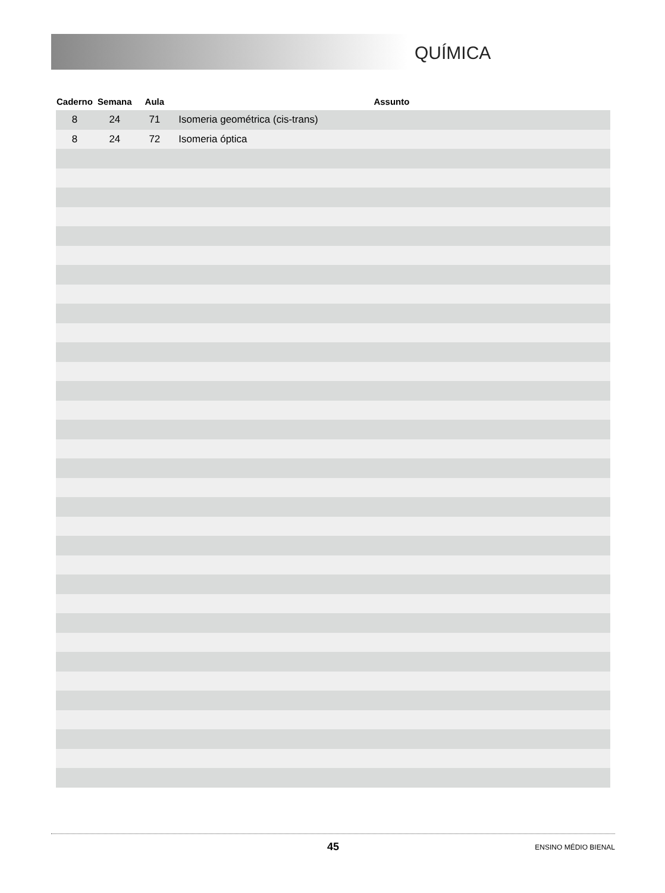QUÍMICA
| Caderno | Semana | Aula | Assunto |
| --- | --- | --- | --- |
| 8 | 24 | 71 | Isomeria geométrica (cis-trans) |
| 8 | 24 | 72 | Isomeria óptica |
45 ENSINO MÉDIO BIENAL